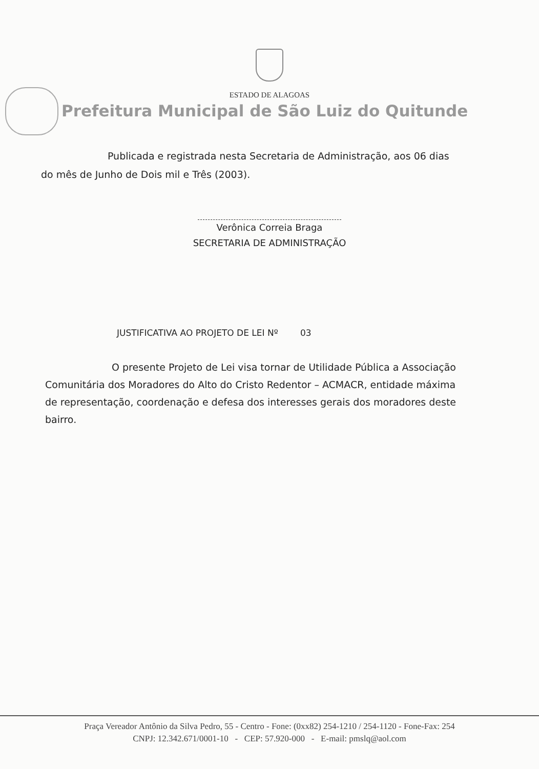ESTADO DE ALAGOAS
Prefeitura Municipal de São Luiz do Quitunde
Publicada e registrada nesta Secretaria de Administração, aos 06 dias do mês de Junho de Dois mil e Três (2003).
Verônica Correia Braga
SECRETARIA DE ADMINISTRAÇÃO
JUSTIFICATIVA AO PROJETO DE LEI Nº 03
O presente Projeto de Lei visa tornar de Utilidade Pública a Associação Comunitária dos Moradores do Alto do Cristo Redentor – ACMACR, entidade máxima de representação, coordenação e defesa dos interesses gerais dos moradores deste bairro.
Praça Vereador Antônio da Silva Pedro, 55 - Centro - Fone: (0xx82) 254-1210 / 254-1120 - Fone-Fax: 254
CNPJ: 12.342.671/0001-10 - CEP: 57.920-000 - E-mail: pmslq@aol.com